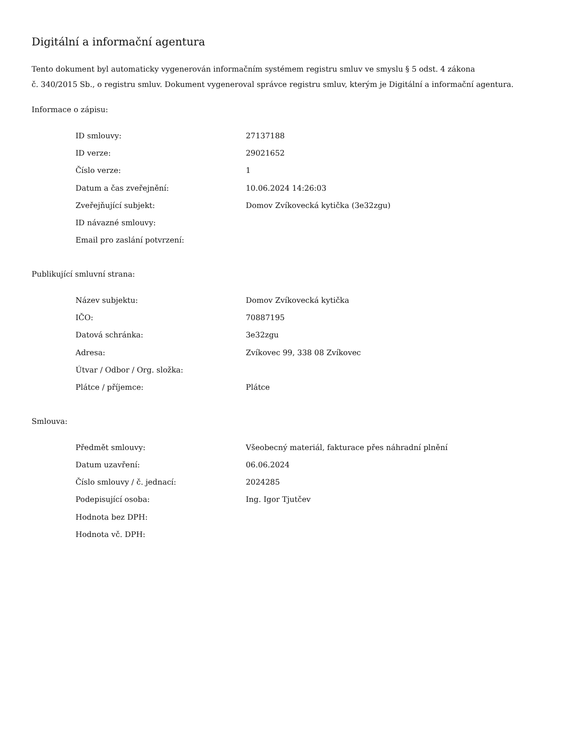Digitální a informační agentura
Tento dokument byl automaticky vygenerován informačním systémem registru smluv ve smyslu § 5 odst. 4 zákona
č. 340/2015 Sb., o registru smluv. Dokument vygeneroval správce registru smluv, kterým je Digitální a informační agentura.
Informace o zápisu:
| ID smlouvy: | 27137188 |
| ID verze: | 29021652 |
| Číslo verze: | 1 |
| Datum a čas zveřejnění: | 10.06.2024 14:26:03 |
| Zveřejňující subjekt: | Domov Zvíkovecká kytička (3e32zgu) |
| ID návazné smlouvy: | |
| Email pro zaslání potvrzení: | |
Publikující smluvní strana:
| Název subjektu: | Domov Zvíkovecká kytička |
| IČO: | 70887195 |
| Datová schránka: | 3e32zgu |
| Adresa: | Zvíkovec 99, 338 08 Zvíkovec |
| Útvar / Odbor / Org. složka: | |
| Plátce / příjemce: | Plátce |
Smlouva:
| Předmět smlouvy: | Všeobecný materiál, fakturace přes náhradní plnění |
| Datum uzavření: | 06.06.2024 |
| Číslo smlouvy / č. jednací: | 2024285 |
| Podepisující osoba: | Ing. Igor Tjutčev |
| Hodnota bez DPH: | |
| Hodnota vč. DPH: | |